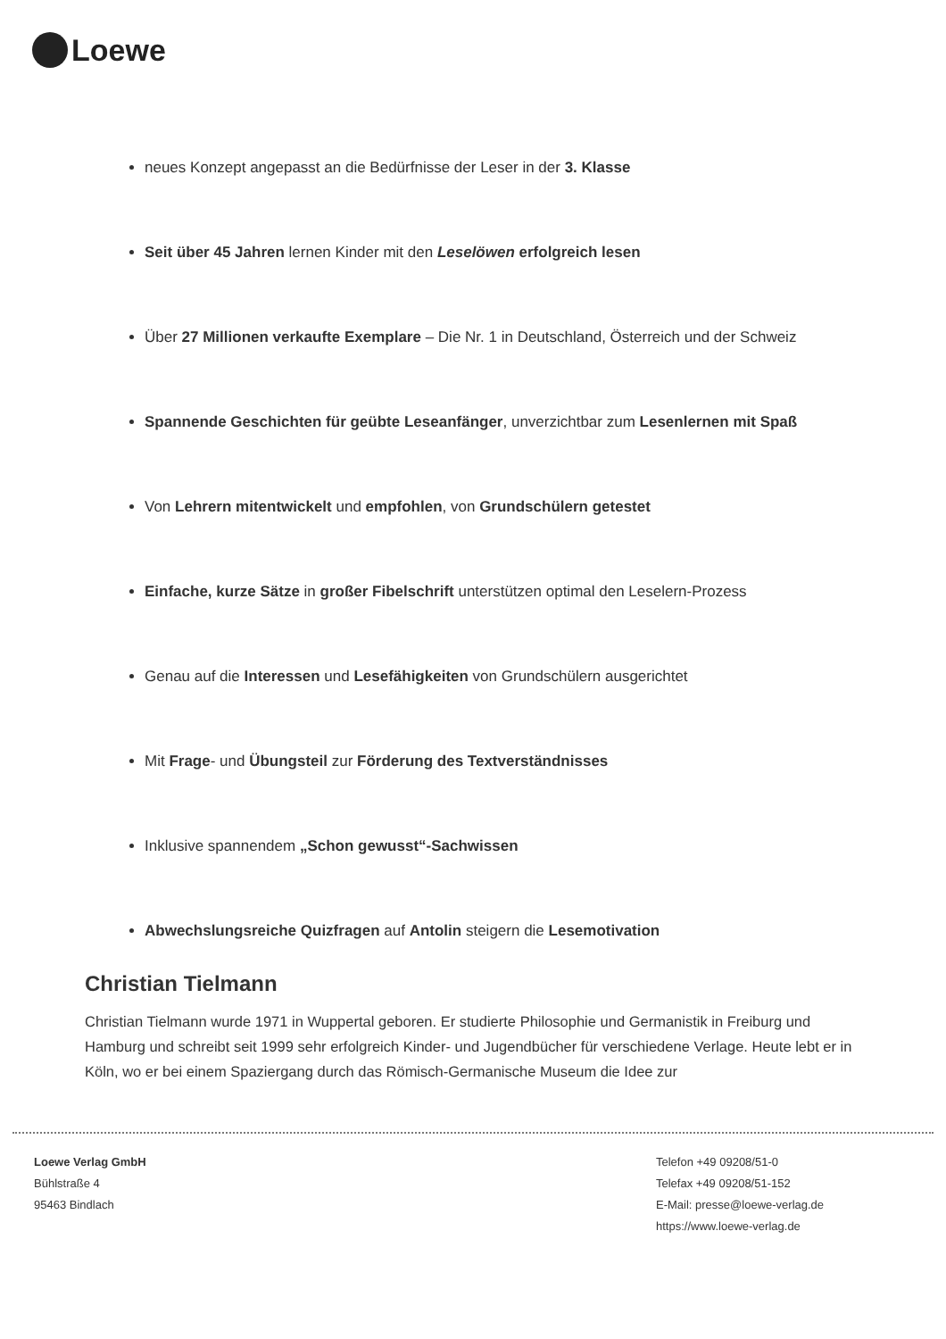Loewe
neues Konzept angepasst an die Bedürfnisse der Leser in der 3. Klasse
Seit über 45 Jahren lernen Kinder mit den Leselöwen erfolgreich lesen
Über 27 Millionen verkaufte Exemplare – Die Nr. 1 in Deutschland, Österreich und der Schweiz
Spannende Geschichten für geübte Leseanfänger, unverzichtbar zum Lesenlernen mit Spaß
Von Lehrern mitentwickelt und empfohlen, von Grundschülern getestet
Einfache, kurze Sätze in großer Fibelschrift unterstützen optimal den Leselern-Prozess
Genau auf die Interessen und Lesefähigkeiten von Grundschülern ausgerichtet
Mit Frage- und Übungsteil zur Förderung des Textverständnisses
Inklusive spannendem „Schon gewusst“-Sachwissen
Abwechslungsreiche Quizfragen auf Antolin steigern die Lesemotivation
Christian Tielmann
Christian Tielmann wurde 1971 in Wuppertal geboren. Er studierte Philosophie und Germanistik in Freiburg und Hamburg und schreibt seit 1999 sehr erfolgreich Kinder- und Jugendbücher für verschiedene Verlage. Heute lebt er in Köln, wo er bei einem Spaziergang durch das Römisch-Germanische Museum die Idee zur
Loewe Verlag GmbH
Bühlstraße 4
95463 Bindlach
Telefon +49 09208/51-0
Telefax +49 09208/51-152
E-Mail: presse@loewe-verlag.de
https://www.loewe-verlag.de